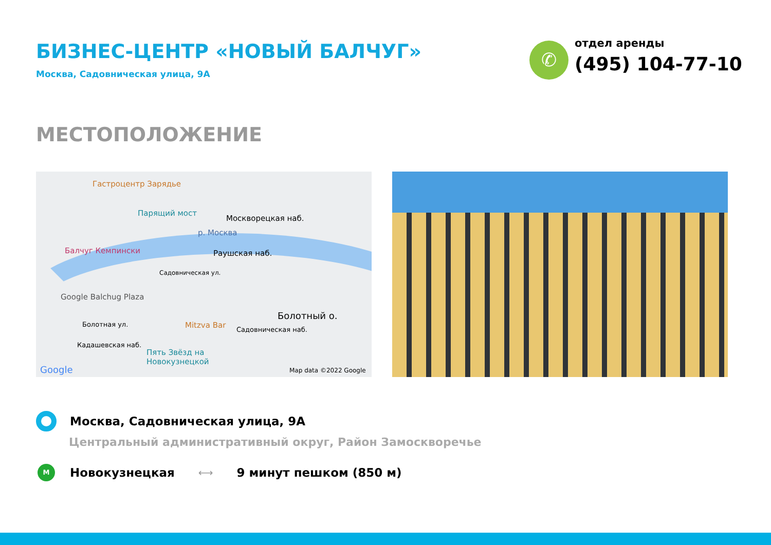БИЗНЕС-ЦЕНТР «НОВЫЙ БАЛЧУГ»
Москва, Садовническая улица, 9А
✆
отдел аренды
(495) 104-77-10
МЕСТОПОЛОЖЕНИЕ
Гастроцентр Зарядье
Парящий мост
Москворецкая наб.
р. Москва
Балчуг Кемпински Раушская наб.
Садовническая ул.
Google Balchug Plaza
Болотный о.
Болотная ул. Mitzva Bar Садовническая наб.
Кадашевская наб.
Пять Звёзд на
Новокузнецкой
Google Map data ©2022 Google
Москва, Садовническая улица, 9А
Центральный административный округ, Район Замоскворечье
M
Новокузнецкая
⟷
9 минут пешком (850 м)